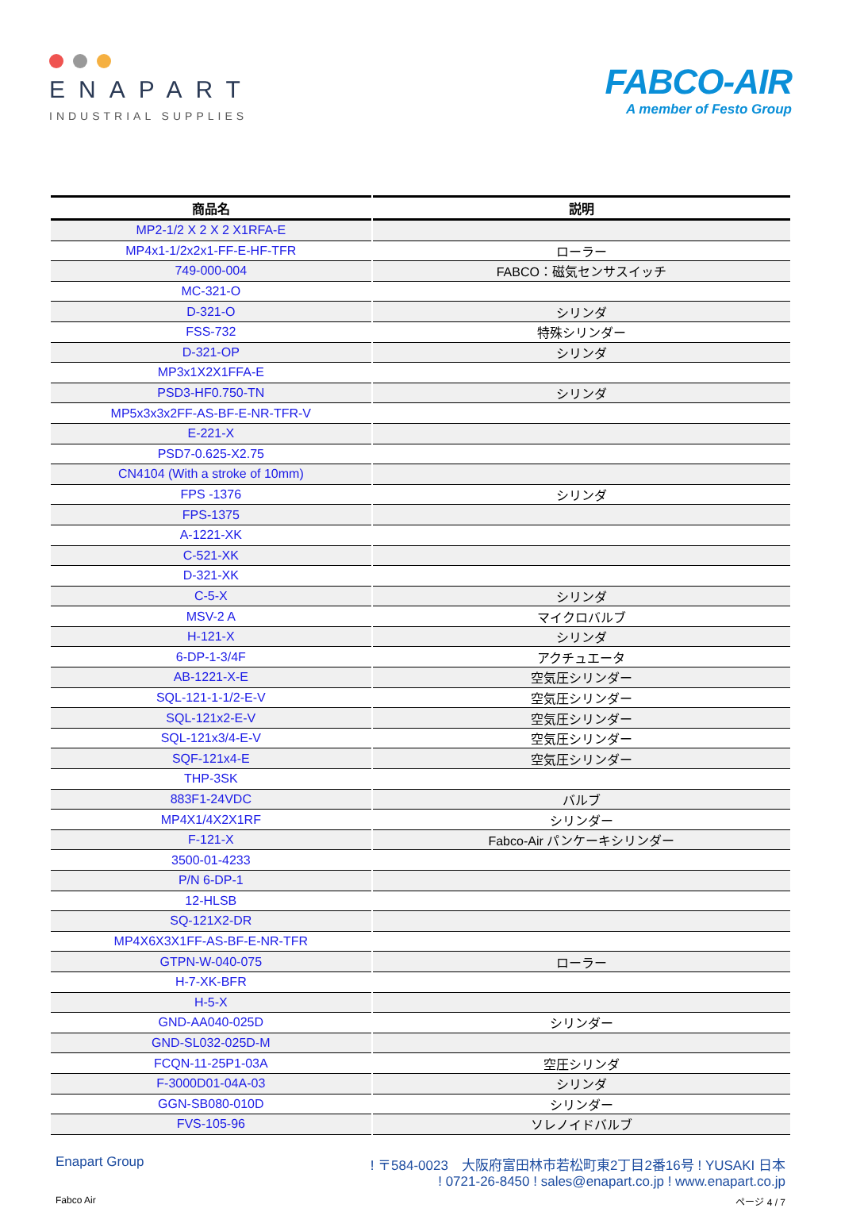ENAPART
INDUSTRIAL SUPPLIES
FABCO-AIR
A member of Festo Group
| 商品名 | 説明 |
| --- | --- |
| MP2-1/2 X 2 X 2 X1RFA-E | |
| MP4x1-1/2x2x1-FF-E-HF-TFR | ローラー |
| 749-000-004 | FABCO：磁気センサスイッチ |
| MC-321-O | |
| D-321-O | シリンダ |
| FSS-732 | 特殊シリンダー |
| D-321-OP | シリンダ |
| MP3x1X2X1FFA-E | |
| PSD3-HF0.750-TN | シリンダ |
| MP5x3x3x2FF-AS-BF-E-NR-TFR-V | |
| E-221-X | |
| PSD7-0.625-X2.75 | |
| CN4104 (With a stroke of 10mm) | |
| FPS -1376 | シリンダ |
| FPS-1375 | |
| A-1221-XK | |
| C-521-XK | |
| D-321-XK | |
| C-5-X | シリンダ |
| MSV-2 A | マイクロバルブ |
| H-121-X | シリンダ |
| 6-DP-1-3/4F | アクチュエータ |
| AB-1221-X-E | 空気圧シリンダー |
| SQL-121-1-1/2-E-V | 空気圧シリンダー |
| SQL-121x2-E-V | 空気圧シリンダー |
| SQL-121x3/4-E-V | 空気圧シリンダー |
| SQF-121x4-E | 空気圧シリンダー |
| THP-3SK | |
| 883F1-24VDC | バルブ |
| MP4X1/4X2X1RF | シリンダー |
| F-121-X | Fabco-Air パンケーキシリンダー |
| 3500-01-4233 | |
| P/N 6-DP-1 | |
| 12-HLSB | |
| SQ-121X2-DR | |
| MP4X6X3X1FF-AS-BF-E-NR-TFR | |
| GTPN-W-040-075 | ローラー |
| H-7-XK-BFR | |
| H-5-X | |
| GND-AA040-025D | シリンダー |
| GND-SL032-025D-M | |
| FCQN-11-25P1-03A | 空圧シリンダ |
| F-3000D01-04A-03 | シリンダ |
| GGN-SB080-010D | シリンダー |
| FVS-105-96 | ソレノイドバルブ |
Enapart Group ! 〒584-0023　大阪府富田林市若松町東2丁目2番16号 ! YUSAKI 日本
! 0721-26-8450 ! sales@enapart.co.jp ! www.enapart.co.jp
Fabco Air ページ 4 / 7